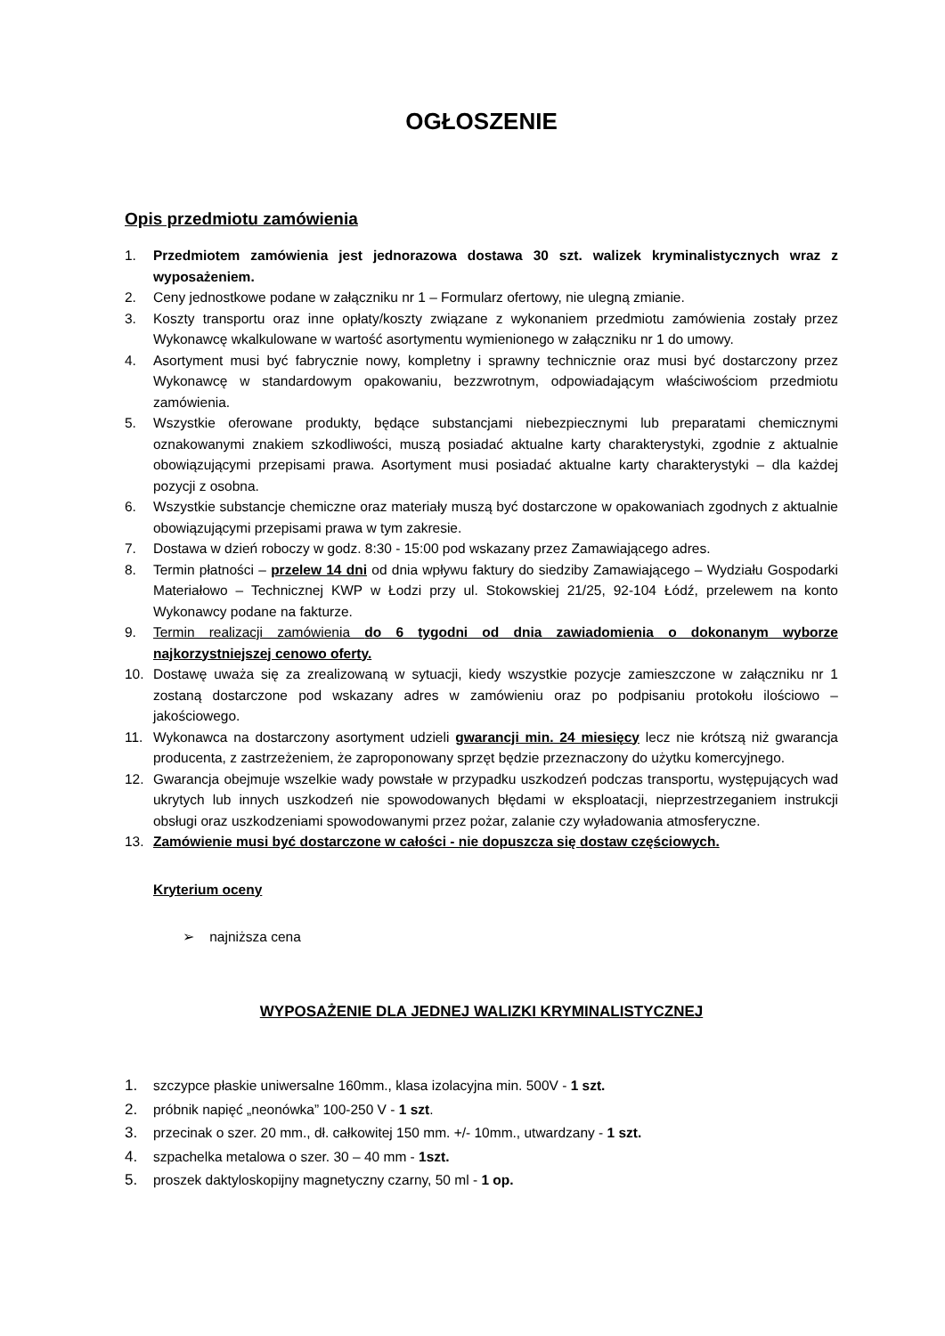OGŁOSZENIE
Opis przedmiotu zamówienia
1. Przedmiotem zamówienia jest jednorazowa dostawa 30 szt. walizek kryminalistycznych wraz z wyposażeniem.
2. Ceny jednostkowe podane w załączniku nr 1 – Formularz ofertowy, nie ulegną zmianie.
3. Koszty transportu oraz inne opłaty/koszty związane z wykonaniem przedmiotu zamówienia zostały przez Wykonawcę wkalkulowane w wartość asortymentu wymienionego w załączniku nr 1 do umowy.
4. Asortyment musi być fabrycznie nowy, kompletny i sprawny technicznie oraz musi być dostarczony przez Wykonawcę w standardowym opakowaniu, bezzwrotnym, odpowiadającym właściwościom przedmiotu zamówienia.
5. Wszystkie oferowane produkty, będące substancjami niebezpiecznymi lub preparatami chemicznymi oznakowanymi znakiem szkodliwości, muszą posiadać aktualne karty charakterystyki, zgodnie z aktualnie obowiązującymi przepisami prawa. Asortyment musi posiadać aktualne karty charakterystyki – dla każdej pozycji z osobna.
6. Wszystkie substancje chemiczne oraz materiały muszą być dostarczone w opakowaniach zgodnych z aktualnie obowiązującymi przepisami prawa w tym zakresie.
7. Dostawa w dzień roboczy w godz. 8:30 - 15:00 pod wskazany przez Zamawiającego adres.
8. Termin płatności – przelew 14 dni od dnia wpływu faktury do siedziby Zamawiającego – Wydziału Gospodarki Materiałowo – Technicznej KWP w Łodzi przy ul. Stokowskiej 21/25, 92-104 Łódź, przelewem na konto Wykonawcy podane na fakturze.
9. Termin realizacji zamówienia do 6 tygodni od dnia zawiadomienia o dokonanym wyborze najkorzystniejszej cenowo oferty.
10. Dostawę uważa się za zrealizowaną w sytuacji, kiedy wszystkie pozycje zamieszczone w załączniku nr 1 zostaną dostarczone pod wskazany adres w zamówieniu oraz po podpisaniu protokołu ilościowo – jakościowego.
11. Wykonawca na dostarczony asortyment udzieli gwarancji min. 24 miesięcy lecz nie krótszą niż gwarancja producenta, z zastrzeżeniem, że zaproponowany sprzęt będzie przeznaczony do użytku komercyjnego.
12. Gwarancja obejmuje wszelkie wady powstałe w przypadku uszkodzeń podczas transportu, występujących wad ukrytych lub innych uszkodzeń nie spowodowanych błędami w eksploatacji, nieprzestrzeganiem instrukcji obsługi oraz uszkodzeniami spowodowanymi przez pożar, zalanie czy wyładowania atmosferyczne.
13. Zamówienie musi być dostarczone w całości - nie dopuszcza się dostaw częściowych.
Kryterium oceny
➢ najniższa cena
WYPOSAŻENIE DLA JEDNEJ WALIZKI KRYMINALISTYCZNEJ
1. szczypce płaskie uniwersalne 160mm., klasa izolacyjna min. 500V - 1 szt.
2. próbnik napięć „neonówka” 100-250 V - 1 szt.
3. przecinak o szer. 20 mm., dł. całkowitej 150 mm. +/- 10mm., utwardzany - 1 szt.
4. szpachelka metalowa o szer. 30 – 40 mm - 1szt.
5. proszek daktyloskopijny magnetyczny czarny, 50 ml - 1 op.